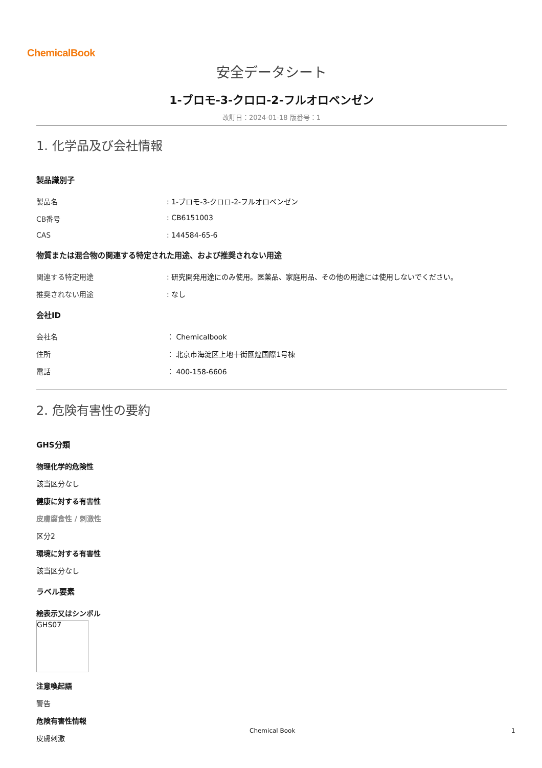ChemicalBook
安全データシート
1-ブロモ-3-クロロ-2-フルオロベンゼン
改訂日：2024-01-18 版番号：1
1. 化学品及び会社情報
製品識別子
製品名 : 1-ブロモ-3-クロロ-2-フルオロベンゼン
CB番号 : CB6151003
CAS : 144584-65-6
物質または混合物の関連する特定された用途、および推奨されない用途
関連する特定用途 : 研究開発用途にのみ使用。医薬品、家庭用品、その他の用途には使用しないでください。
推奨されない用途 : なし
会社ID
会社名 ： Chemicalbook
住所 ： 北京市海淀区上地十街匯煌国際1号棟
電話 ： 400-158-6606
2. 危険有害性の要約
GHS分類
物理化学的危険性
該当区分なし
健康に対する有害性
皮膚腐食性 / 刺激性
区分2
環境に対する有害性
該当区分なし
ラベル要素
絵表示又はシンボル
GHS07
注意喚起語
警告
危険有害性情報
皮膚刺激
Chemical Book 1